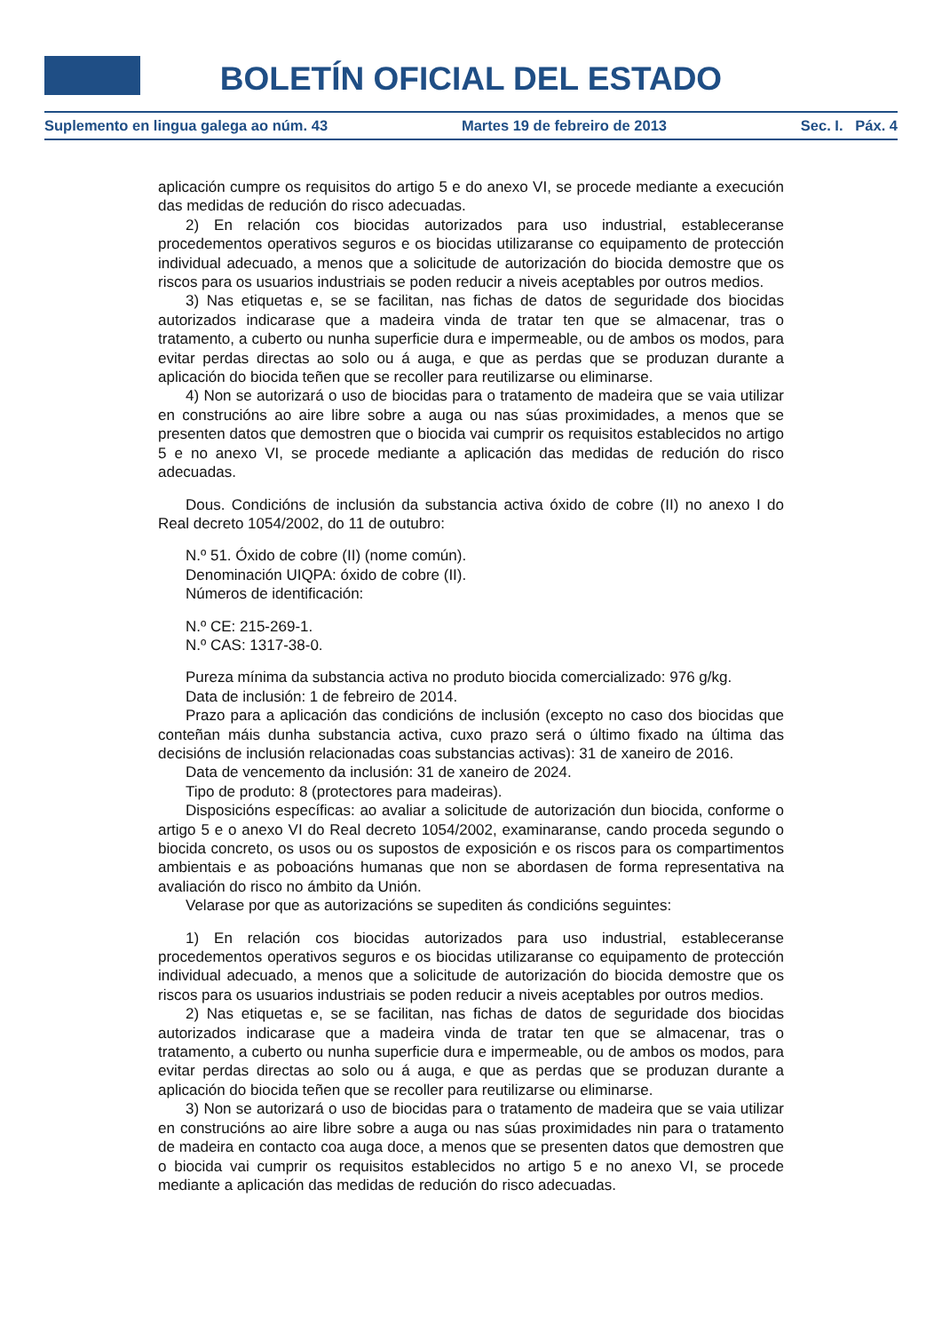BOLETÍN OFICIAL DEL ESTADO
Suplemento en lingua galega ao núm. 43 Martes 19 de febreiro de 2013 Sec. I. Páx. 4
aplicación cumpre os requisitos do artigo 5 e do anexo VI, se procede mediante a execución das medidas de redución do risco adecuadas.
2) En relación cos biocidas autorizados para uso industrial, estableceranse procedementos operativos seguros e os biocidas utilizaranse co equipamento de protección individual adecuado, a menos que a solicitude de autorización do biocida demostre que os riscos para os usuarios industriais se poden reducir a niveis aceptables por outros medios.
3) Nas etiquetas e, se se facilitan, nas fichas de datos de seguridade dos biocidas autorizados indicarase que a madeira vinda de tratar ten que se almacenar, tras o tratamento, a cuberto ou nunha superficie dura e impermeable, ou de ambos os modos, para evitar perdas directas ao solo ou á auga, e que as perdas que se produzan durante a aplicación do biocida teñen que se recoller para reutilizarse ou eliminarse.
4) Non se autorizará o uso de biocidas para o tratamento de madeira que se vaia utilizar en construcións ao aire libre sobre a auga ou nas súas proximidades, a menos que se presenten datos que demostren que o biocida vai cumprir os requisitos establecidos no artigo 5 e no anexo VI, se procede mediante a aplicación das medidas de redución do risco adecuadas.
Dous. Condicións de inclusión da substancia activa óxido de cobre (II) no anexo I do Real decreto 1054/2002, do 11 de outubro:
N.º 51. Óxido de cobre (II) (nome común).
Denominación UIQPA: óxido de cobre (II).
Números de identificación:
N.º CE: 215-269-1.
N.º CAS: 1317-38-0.
Pureza mínima da substancia activa no produto biocida comercializado: 976 g/kg.
Data de inclusión: 1 de febreiro de 2014.
Prazo para a aplicación das condicións de inclusión (excepto no caso dos biocidas que conteñan máis dunha substancia activa, cuxo prazo será o último fixado na última das decisións de inclusión relacionadas coas substancias activas): 31 de xaneiro de 2016.
Data de vencemento da inclusión: 31 de xaneiro de 2024.
Tipo de produto: 8 (protectores para madeiras).
Disposicións específicas: ao avaliar a solicitude de autorización dun biocida, conforme o artigo 5 e o anexo VI do Real decreto 1054/2002, examinaranse, cando proceda segundo o biocida concreto, os usos ou os supostos de exposición e os riscos para os compartimentos ambientais e as poboacións humanas que non se abordasen de forma representativa na avaliación do risco no ámbito da Unión.
Velarase por que as autorizacións se supediten ás condicións seguintes:
1) En relación cos biocidas autorizados para uso industrial, estableceranse procedementos operativos seguros e os biocidas utilizaranse co equipamento de protección individual adecuado, a menos que a solicitude de autorización do biocida demostre que os riscos para os usuarios industriais se poden reducir a niveis aceptables por outros medios.
2) Nas etiquetas e, se se facilitan, nas fichas de datos de seguridade dos biocidas autorizados indicarase que a madeira vinda de tratar ten que se almacenar, tras o tratamento, a cuberto ou nunha superficie dura e impermeable, ou de ambos os modos, para evitar perdas directas ao solo ou á auga, e que as perdas que se produzan durante a aplicación do biocida teñen que se recoller para reutilizarse ou eliminarse.
3) Non se autorizará o uso de biocidas para o tratamento de madeira que se vaia utilizar en construcións ao aire libre sobre a auga ou nas súas proximidades nin para o tratamento de madeira en contacto coa auga doce, a menos que se presenten datos que demostren que o biocida vai cumprir os requisitos establecidos no artigo 5 e no anexo VI, se procede mediante a aplicación das medidas de redución do risco adecuadas.